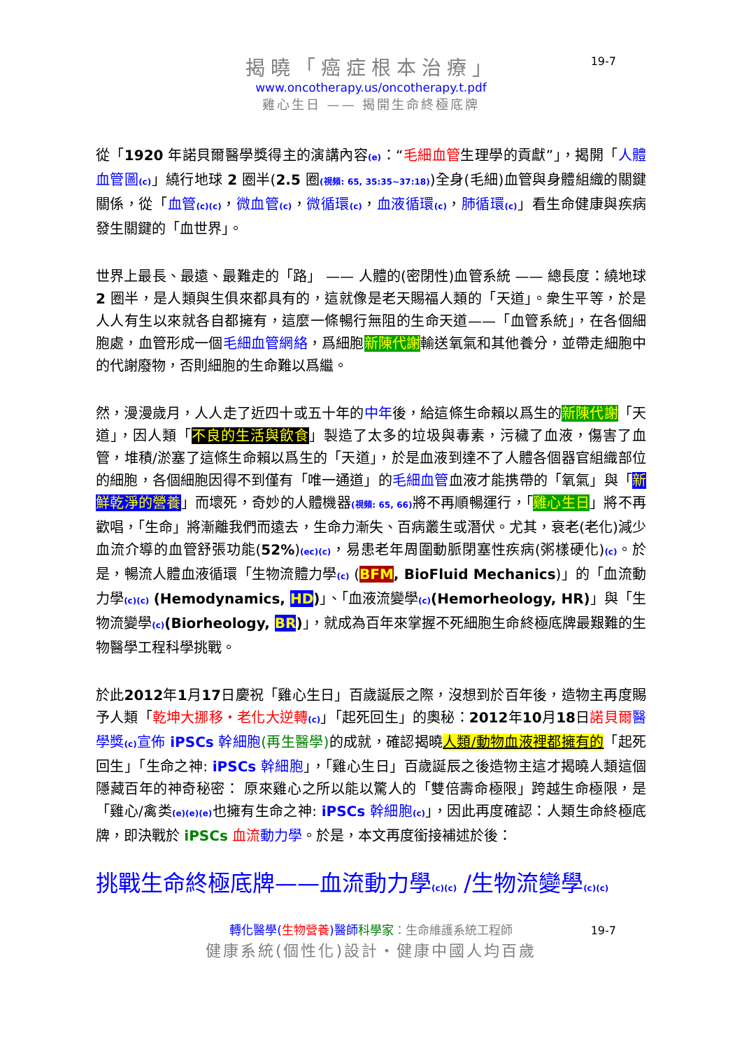揭曉「癌症根本治療」
www.oncotherapy.us/oncotherapy.t.pdf
雞心生日 —— 揭開生命終極底牌
19-7
從「1920 年諾貝爾醫學獎得主的演講內容(e)：“毛細血管生理學的貢獻”」，揭開「人體血管圖(c)」繞行地球 2 圈半(2.5 圈(視頻: 65, 35:35~37:18))全身(毛細)血管與身體組織的關鍵關係，從「血管(c)(c)，微血管(c)，微循環(c)，血液循環(c)，肺循環(c)」看生命健康與疾病發生關鍵的「血世界」。
世界上最長、最遠、最難走的「路」 —— 人體的(密閉性)血管系統 —— 總長度：繞地球 2 圈半，是人類與生俱來都具有的，這就像是老天賜福人類的「天道」。衆生平等，於是人人有生以來就各自都擁有，這麼一條暢行無阻的生命天道——「血管系統」，在各個細胞處，血管形成一個毛細血管網絡，爲細胞新陳代謝輸送氧氣和其他養分，並帶走細胞中的代謝廢物，否則細胞的生命難以爲繼。
然，漫漫歲月，人人走了近四十或五十年的中年後，給這條生命賴以爲生的新陳代謝「天道」，因人類「不良的生活與飲食」製造了太多的垃圾與毒素，污穢了血液，傷害了血管，堆積/淤塞了這條生命賴以爲生的「天道」，於是血液到達不了人體各個器官組織部位的細胞，各個細胞因得不到僅有「唯一通道」的毛細血管血液才能携帶的「氧氣」與「新鮮乾淨的營養」而壞死，奇妙的人體機器(視頻: 65, 66) 將不再順暢運行，「雞心生日」將不再歡唱，「生命」將漸離我們而遠去，生命力漸失、百病叢生或潛伏。尤其，衰老(老化)減少血流介導的血管舒張功能(52%)(ec)(c)，易患老年周圍動脈閉塞性疾病(粥樣硬化)(c)。於是，暢流人體血液循環「生物流體力學(c) (BFM, BioFluid Mechanics)」的「血流動力學(c)(c) (Hemodynamics, HD)」、「血液流變學(c)(Hemorheology, HR)」與「生物流變學(c)(Biorheology, BR)」，就成為百年來掌握不死細胞生命終極底牌最艱難的生物醫學工程科學挑戰。
於此2012年1月17日慶祝「雞心生日」百歲誕辰之際，沒想到於百年後，造物主再度賜予人類「乾坤大挪移・老化大逆轉(c)」「起死回生」的奧秘：2012年10月18日諾貝爾 醫學獎(c) 宣佈 iPSCs 幹細胞(再生醫學) 的成就，確認揭曉人類/動物血液裡都擁有的「起死回生」「生命之神: iPSCs 幹細胞」，「雞心生日」百歲誕辰之後造物主這才揭曉人類這個隱藏百年的神奇秘密： 原來雞心之所以能以驚人的「雙倍壽命極限」跨越生命極限，是「雞心/禽类(e)(e)(e) 也擁有生命之神: iPSCs 幹細胞(c)」，因此再度確認：人類生命終極底牌，即決戰於 iPSCs 血流 動力學。於是，本文再度銜接補述於後：
挑戰生命終極底牌——血流動力學(c)(c) /生物流變學(c)(c)
轉化醫學(生物營養)醫師 科學家：生命維護系統工程師
健康系統(個性化)設計・健康中國人均百歲
19-7